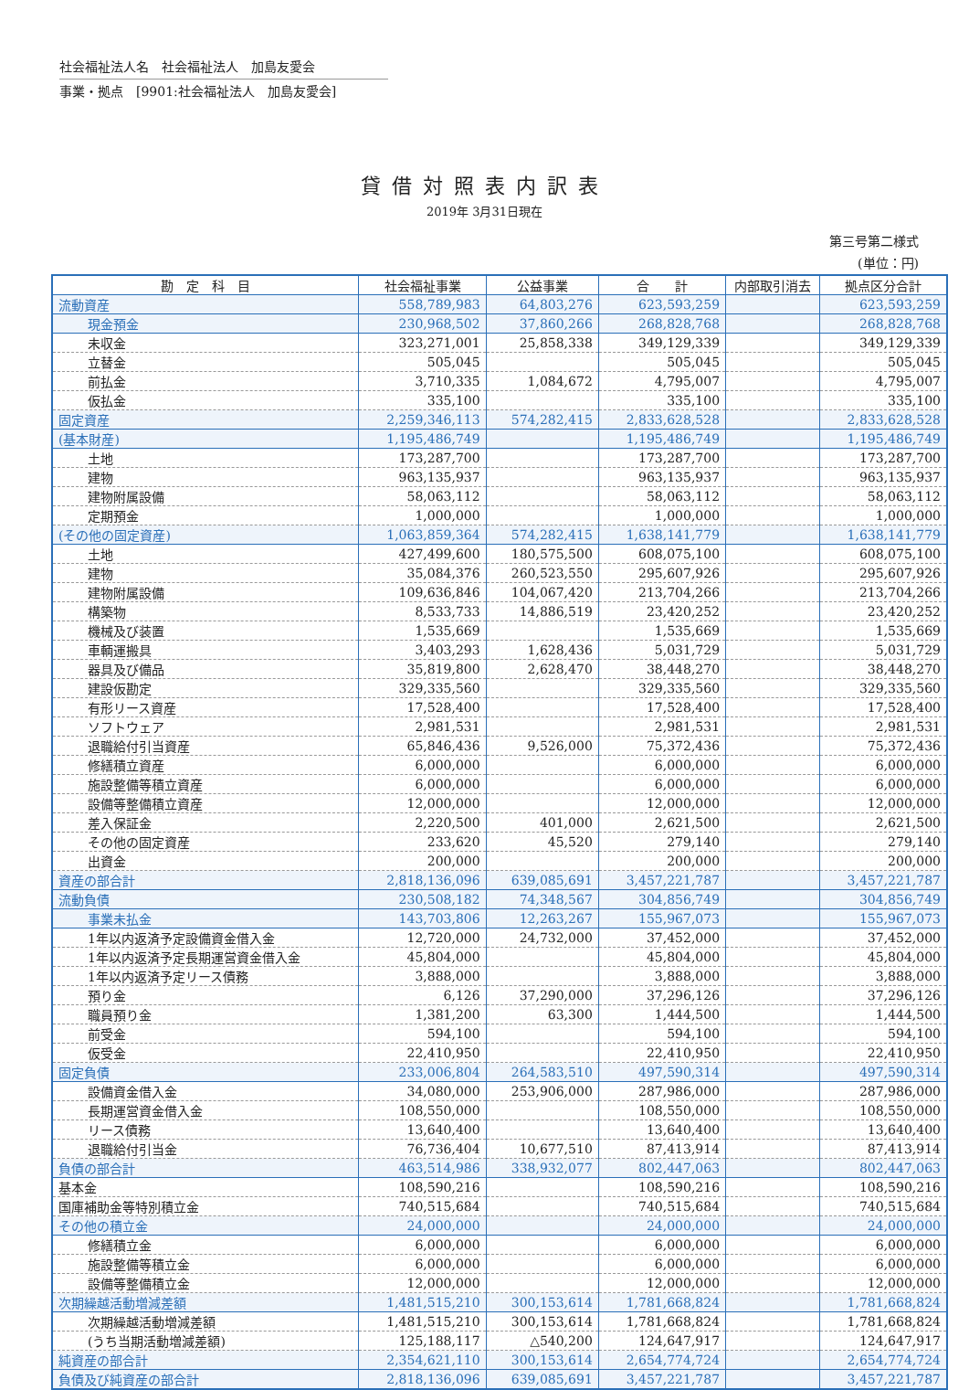社会福祉法人名　社会福祉法人　加島友愛会
事業・拠点　[9901:社会福祉法人　加島友愛会]
貸借対照表内訳表
2019年 3月31日現在
第三号第二様式
(単位：円)
| 勘 定 科 目 | 社会福祉事業 | 公益事業 | 合 計 | 内部取引消去 | 拠点区分合計 |
| --- | --- | --- | --- | --- | --- |
| 流動資産 | 558,789,983 | 64,803,276 | 623,593,259 | | 623,593,259 |
| 現金預金 | 230,968,502 | 37,860,266 | 268,828,768 | | 268,828,768 |
| 未収金 | 323,271,001 | 25,858,338 | 349,129,339 | | 349,129,339 |
| 立替金 | 505,045 | | 505,045 | | 505,045 |
| 前払金 | 3,710,335 | 1,084,672 | 4,795,007 | | 4,795,007 |
| 仮払金 | 335,100 | | 335,100 | | 335,100 |
| 固定資産 | 2,259,346,113 | 574,282,415 | 2,833,628,528 | | 2,833,628,528 |
| (基本財産) | 1,195,486,749 | | 1,195,486,749 | | 1,195,486,749 |
| 土地 | 173,287,700 | | 173,287,700 | | 173,287,700 |
| 建物 | 963,135,937 | | 963,135,937 | | 963,135,937 |
| 建物附属設備 | 58,063,112 | | 58,063,112 | | 58,063,112 |
| 定期預金 | 1,000,000 | | 1,000,000 | | 1,000,000 |
| (その他の固定資産) | 1,063,859,364 | 574,282,415 | 1,638,141,779 | | 1,638,141,779 |
| 土地 | 427,499,600 | 180,575,500 | 608,075,100 | | 608,075,100 |
| 建物 | 35,084,376 | 260,523,550 | 295,607,926 | | 295,607,926 |
| 建物附属設備 | 109,636,846 | 104,067,420 | 213,704,266 | | 213,704,266 |
| 構築物 | 8,533,733 | 14,886,519 | 23,420,252 | | 23,420,252 |
| 機械及び装置 | 1,535,669 | | 1,535,669 | | 1,535,669 |
| 車輌運搬具 | 3,403,293 | 1,628,436 | 5,031,729 | | 5,031,729 |
| 器具及び備品 | 35,819,800 | 2,628,470 | 38,448,270 | | 38,448,270 |
| 建設仮勘定 | 329,335,560 | | 329,335,560 | | 329,335,560 |
| 有形リース資産 | 17,528,400 | | 17,528,400 | | 17,528,400 |
| ソフトウェア | 2,981,531 | | 2,981,531 | | 2,981,531 |
| 退職給付引当資産 | 65,846,436 | 9,526,000 | 75,372,436 | | 75,372,436 |
| 修繕積立資産 | 6,000,000 | | 6,000,000 | | 6,000,000 |
| 施設整備等積立資産 | 6,000,000 | | 6,000,000 | | 6,000,000 |
| 設備等整備積立資産 | 12,000,000 | | 12,000,000 | | 12,000,000 |
| 差入保証金 | 2,220,500 | 401,000 | 2,621,500 | | 2,621,500 |
| その他の固定資産 | 233,620 | 45,520 | 279,140 | | 279,140 |
| 出資金 | 200,000 | | 200,000 | | 200,000 |
| 資産の部合計 | 2,818,136,096 | 639,085,691 | 3,457,221,787 | | 3,457,221,787 |
| 流動負債 | 230,508,182 | 74,348,567 | 304,856,749 | | 304,856,749 |
| 事業未払金 | 143,703,806 | 12,263,267 | 155,967,073 | | 155,967,073 |
| 1年以内返済予定設備資金借入金 | 12,720,000 | 24,732,000 | 37,452,000 | | 37,452,000 |
| 1年以内返済予定長期運営資金借入金 | 45,804,000 | | 45,804,000 | | 45,804,000 |
| 1年以内返済予定リース債務 | 3,888,000 | | 3,888,000 | | 3,888,000 |
| 預り金 | 6,126 | 37,290,000 | 37,296,126 | | 37,296,126 |
| 職員預り金 | 1,381,200 | 63,300 | 1,444,500 | | 1,444,500 |
| 前受金 | 594,100 | | 594,100 | | 594,100 |
| 仮受金 | 22,410,950 | | 22,410,950 | | 22,410,950 |
| 固定負債 | 233,006,804 | 264,583,510 | 497,590,314 | | 497,590,314 |
| 設備資金借入金 | 34,080,000 | 253,906,000 | 287,986,000 | | 287,986,000 |
| 長期運営資金借入金 | 108,550,000 | | 108,550,000 | | 108,550,000 |
| リース債務 | 13,640,400 | | 13,640,400 | | 13,640,400 |
| 退職給付引当金 | 76,736,404 | 10,677,510 | 87,413,914 | | 87,413,914 |
| 負債の部合計 | 463,514,986 | 338,932,077 | 802,447,063 | | 802,447,063 |
| 基本金 | 108,590,216 | | 108,590,216 | | 108,590,216 |
| 国庫補助金等特別積立金 | 740,515,684 | | 740,515,684 | | 740,515,684 |
| その他の積立金 | 24,000,000 | | 24,000,000 | | 24,000,000 |
| 修繕積立金 | 6,000,000 | | 6,000,000 | | 6,000,000 |
| 施設整備等積立金 | 6,000,000 | | 6,000,000 | | 6,000,000 |
| 設備等整備積立金 | 12,000,000 | | 12,000,000 | | 12,000,000 |
| 次期繰越活動増減差額 | 1,481,515,210 | 300,153,614 | 1,781,668,824 | | 1,781,668,824 |
| 次期繰越活動増減差額 | 1,481,515,210 | 300,153,614 | 1,781,668,824 | | 1,781,668,824 |
| (うち当期活動増減差額) | 125,188,117 | △540,200 | 124,647,917 | | 124,647,917 |
| 純資産の部合計 | 2,354,621,110 | 300,153,614 | 2,654,774,724 | | 2,654,774,724 |
| 負債及び純資産の部合計 | 2,818,136,096 | 639,085,691 | 3,457,221,787 | | 3,457,221,787 |